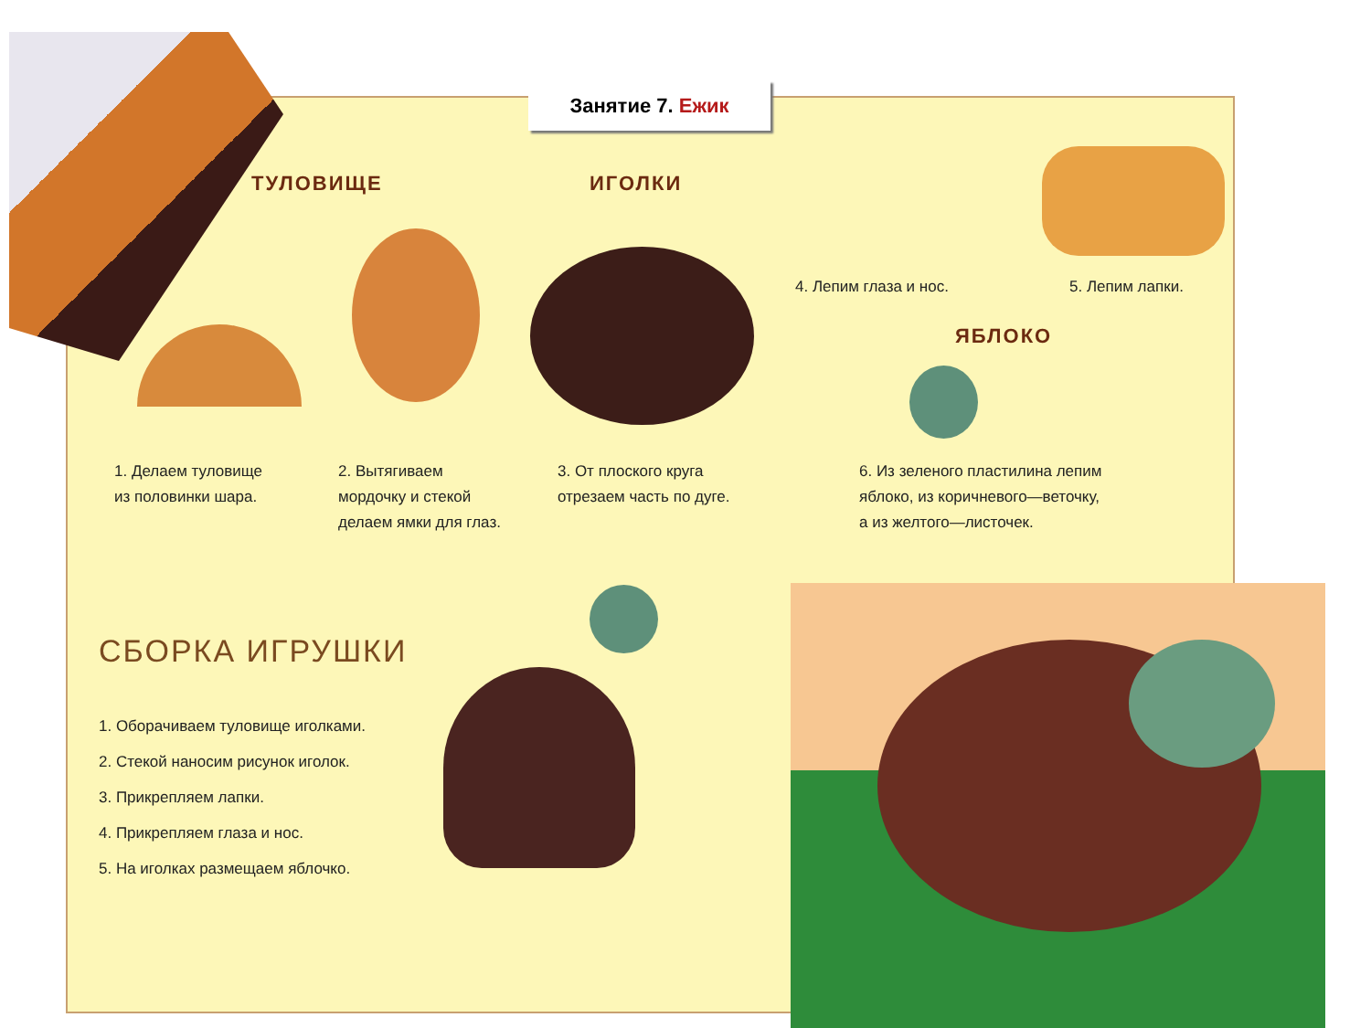Занятие 7. Ежик
ТУЛОВИЩЕ ИГОЛКИ
5. Лепим лапки.
4. Лепим глаза и нос.
ЯБЛОКО
1. Делаем туловище
из половинки шара.
2. Вытягиваем
мордочку и стекой
делаем ямки для глаз.
3. От плоского круга
отрезаем часть по дуге.
6. Из зеленого пластилина лепим
яблоко, из коричневого—веточку,
а из желтого—листочек.
СБОРКА ИГРУШКИ
1. Оборачиваем туловище иголками.
2. Стекой наносим рисунок иголок.
3. Прикрепляем лапки.
4. Прикрепляем глаза и нос.
5. На иголках размещаем яблочко.